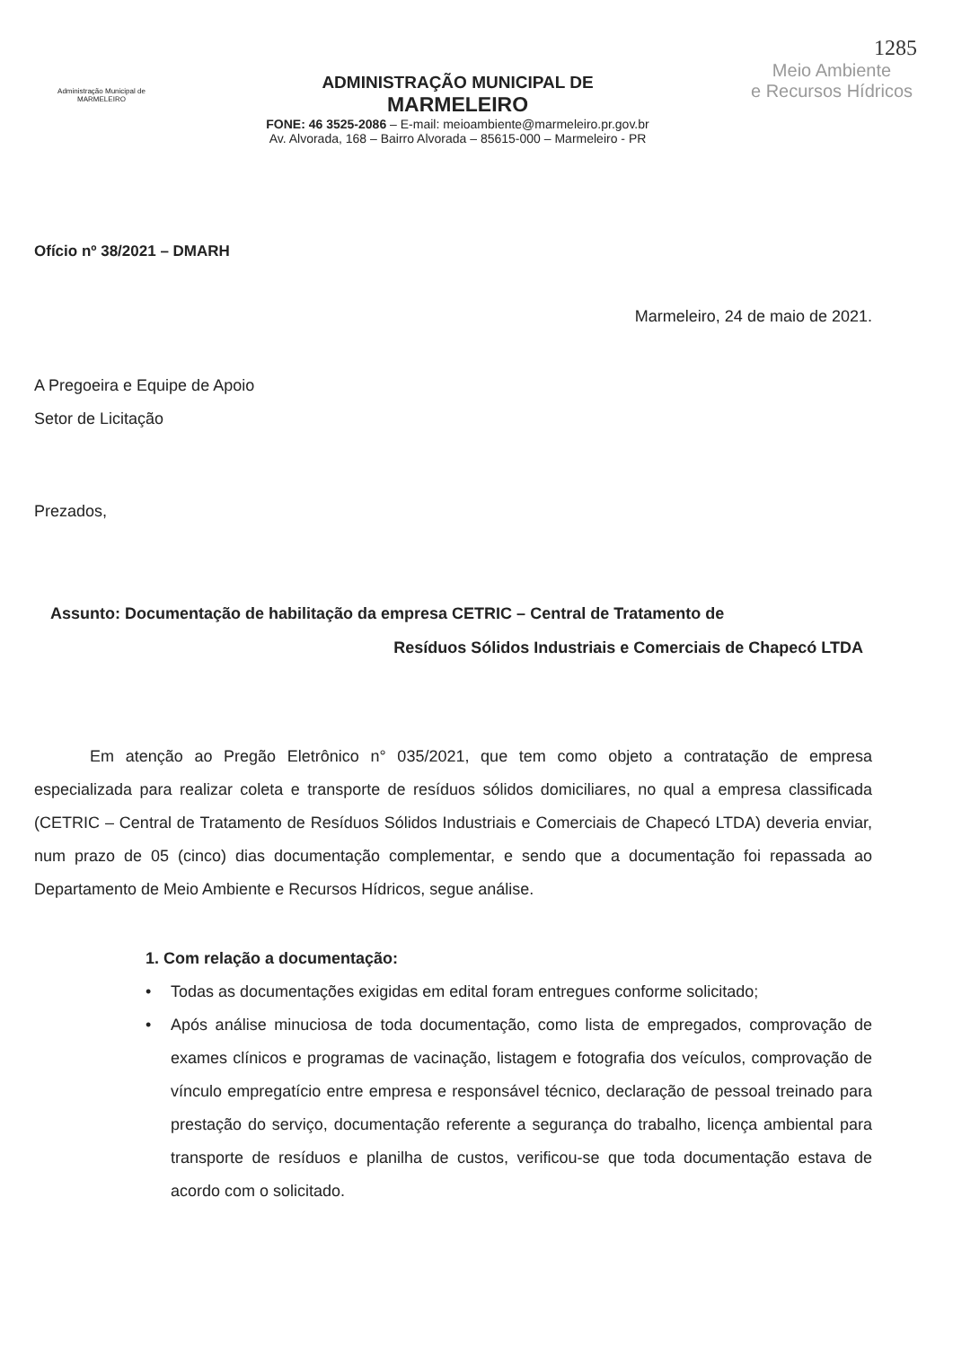1285
Administração Municipal de
MARMELEIRO
ADMINISTRAÇÃO MUNICIPAL DE
MARMELEIRO
FONE: 46 3525-2086 – E-mail: meioambiente@marmeleiro.pr.gov.br
Av. Alvorada, 168 – Bairro Alvorada – 85615-000 – Marmeleiro - PR
Meio Ambiente
e Recursos Hídricos
Ofício nº 38/2021 – DMARH
Marmeleiro, 24 de maio de 2021.
A Pregoeira e Equipe de Apoio
Setor de Licitação
Prezados,
Assunto: Documentação de habilitação da empresa CETRIC – Central de Tratamento de
Resíduos Sólidos Industriais e Comerciais de Chapecó LTDA
Em atenção ao Pregão Eletrônico n° 035/2021, que tem como objeto a contratação de empresa especializada para realizar coleta e transporte de resíduos sólidos domiciliares, no qual a empresa classificada (CETRIC – Central de Tratamento de Resíduos Sólidos Industriais e Comerciais de Chapecó LTDA) deveria enviar, num prazo de 05 (cinco) dias documentação complementar, e sendo que a documentação foi repassada ao Departamento de Meio Ambiente e Recursos Hídricos, segue análise.
1. Com relação a documentação:
• Todas as documentações exigidas em edital foram entregues conforme solicitado;
• Após análise minuciosa de toda documentação, como lista de empregados, comprovação de exames clínicos e programas de vacinação, listagem e fotografia dos veículos, comprovação de vínculo empregatício entre empresa e responsável técnico, declaração de pessoal treinado para prestação do serviço, documentação referente a segurança do trabalho, licença ambiental para transporte de resíduos e planilha de custos, verificou-se que toda documentação estava de acordo com o solicitado.